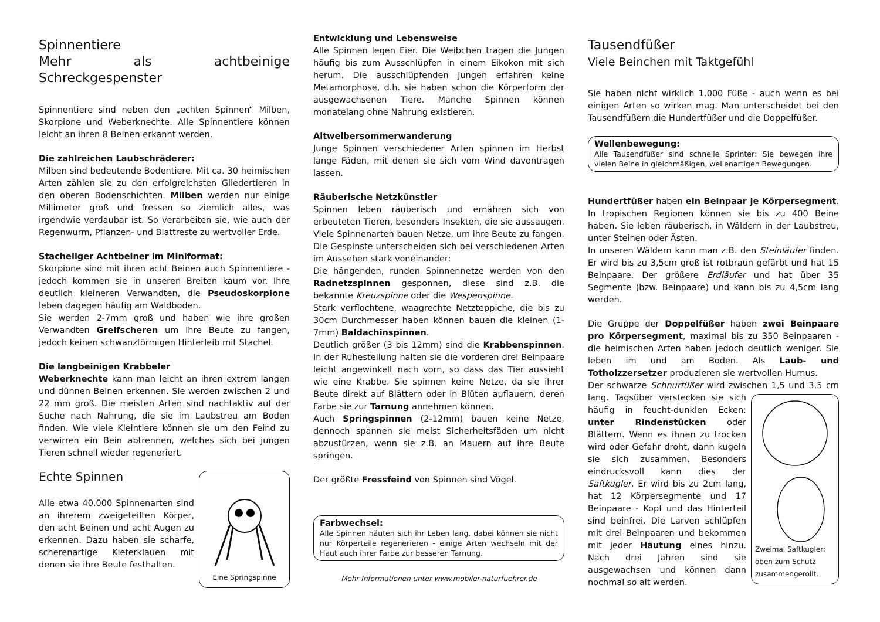Spinnentiere
Mehr als achtbeinige Schreckgespenster
Spinnentiere sind neben den „echten Spinnen“ Milben, Skorpione und Weberknechte. Alle Spinnentiere können leicht an ihren 8 Beinen erkannt werden.
Die zahlreichen Laubschräderer:
Milben sind bedeutende Bodentiere. Mit ca. 30 heimischen Arten zählen sie zu den erfolgreichsten Gliedertieren in den oberen Bodenschichten. Milben werden nur einige Millimeter groß und fressen so ziemlich alles, was irgendwie verdaubar ist. So verarbeiten sie, wie auch der Regenwurm, Pflanzen- und Blattreste zu wertvoller Erde.
Stacheliger Achtbeiner im Miniformat:
Skorpione sind mit ihren acht Beinen auch Spinnentiere - jedoch kommen sie in unseren Breiten kaum vor. Ihre deutlich kleineren Verwandten, die Pseudoskorpione leben dagegen häufig am Waldboden.
Sie werden 2-7mm groß und haben wie ihre großen Verwandten Greifscheren um ihre Beute zu fangen, jedoch keinen schwanzförmigen Hinterleib mit Stachel.
Die langbeinigen Krabbeler
Weberknechte kann man leicht an ihren extrem langen und dünnen Beinen erkennen. Sie werden zwischen 2 und 22 mm groß. Die meisten Arten sind nachtaktiv auf der Suche nach Nahrung, die sie im Laubstreu am Boden finden. Wie viele Kleintiere können sie um den Feind zu verwirren ein Bein abtrennen, welches sich bei jungen Tieren schnell wieder regeneriert.
Eine Springspinne
Echte Spinnen
Alle etwa 40.000 Spinnenarten sind an ihrerem zweigeteilten Körper, den acht Beinen und acht Augen zu erkennen. Dazu haben sie scharfe, scherenartige Kieferklauen mit denen sie ihre Beute festhalten.
Entwicklung und Lebensweise
Alle Spinnen legen Eier. Die Weibchen tragen die Jungen häufig bis zum Ausschlüpfen in einem Eikokon mit sich herum. Die ausschlüpfenden Jungen erfahren keine Metamorphose, d.h. sie haben schon die Körperform der ausgewachsenen Tiere. Manche Spinnen können monatelang ohne Nahrung existieren.
Altweibersommerwanderung
Junge Spinnen verschiedener Arten spinnen im Herbst lange Fäden, mit denen sie sich vom Wind davontragen lassen.
Räuberische Netzkünstler
Spinnen leben räuberisch und ernähren sich von erbeuteten Tieren, besonders Insekten, die sie aussaugen. Viele Spinnenarten bauen Netze, um ihre Beute zu fangen. Die Gespinste unterscheiden sich bei verschiedenen Arten im Aussehen stark voneinander:
Die hängenden, runden Spinnennetze werden von den Radnetzspinnen gesponnen, diese sind z.B. die bekannte Kreuzspinne oder die Wespenspinne.
Stark verflochtene, waagrechte Netzteppiche, die bis zu 30cm Durchmesser haben können bauen die kleinen (1-7mm) Baldachinspinnen.
Deutlich größer (3 bis 12mm) sind die Krabbenspinnen. In der Ruhestellung halten sie die vorderen drei Beinpaare leicht angewinkelt nach vorn, so dass das Tier aussieht wie eine Krabbe. Sie spinnen keine Netze, da sie ihrer Beute direkt auf Blättern oder in Blüten auflauern, deren Farbe sie zur Tarnung annehmen können.
Auch Springspinnen (2-12mm) bauen keine Netze, dennoch spannen sie meist Sicherheitsfäden um nicht abzustürzen, wenn sie z.B. an Mauern auf ihre Beute springen.
Der größte Fressfeind von Spinnen sind Vögel.
Farbwechsel:
Alle Spinnen häuten sich ihr Leben lang, dabei können sie nicht nur Körperteile regenerieren - einige Arten wechseln mit der Haut auch ihrer Farbe zur besseren Tarnung.
Mehr Informationen unter www.mobiler-naturfuehrer.de
Tausendfüßer
Viele Beinchen mit Taktgefühl
Sie haben nicht wirklich 1.000 Füße - auch wenn es bei einigen Arten so wirken mag. Man unterscheidet bei den Tausendfüßern die Hundertfüßer und die Doppelfüßer.
Wellenbewegung:
Alle Tausendfüßer sind schnelle Sprinter: Sie bewegen ihre vielen Beine in gleichmäßigen, wellenartigen Bewegungen.
Hundertfüßer haben ein Beinpaar je Körpersegment. In tropischen Regionen können sie bis zu 400 Beine haben. Sie leben räuberisch, in Wäldern in der Laubstreu, unter Steinen oder Ästen.
In unseren Wäldern kann man z.B. den Steinläufer finden. Er wird bis zu 3,5cm groß ist rotbraun gefärbt und hat 15 Beinpaare. Der größere Erdläufer und hat über 35 Segmente (bzw. Beinpaare) und kann bis zu 4,5cm lang werden.
Die Gruppe der Doppelfüßer haben zwei Beinpaare pro Körpersegment, maximal bis zu 350 Beinpaaren - die heimischen Arten haben jedoch deutlich weniger. Sie leben im und am Boden. Als Laub- und Totholzzersetzer produzieren sie wertvollen Humus.
Der schwarze Schnurfüßer wird zwischen 1,5 und 3,5 cm
Zweimal Saftkugler: oben zum Schutz zusammengerollt.
lang. Tagsüber verstecken sie sich häufig in feucht-dunklen Ecken: unter Rindenstücken oder Blättern. Wenn es ihnen zu trocken wird oder Gefahr droht, dann kugeln sie sich zusammen. Besonders eindrucksvoll kann dies der Saftkugler. Er wird bis zu 2cm lang, hat 12 Körpersegmente und 17 Beinpaare - Kopf und das Hinterteil sind beinfrei. Die Larven schlüpfen mit drei Beinpaaren und bekommen mit jeder Häutung eines hinzu. Nach drei Jahren sind sie ausgewachsen und können dann nochmal so alt werden.